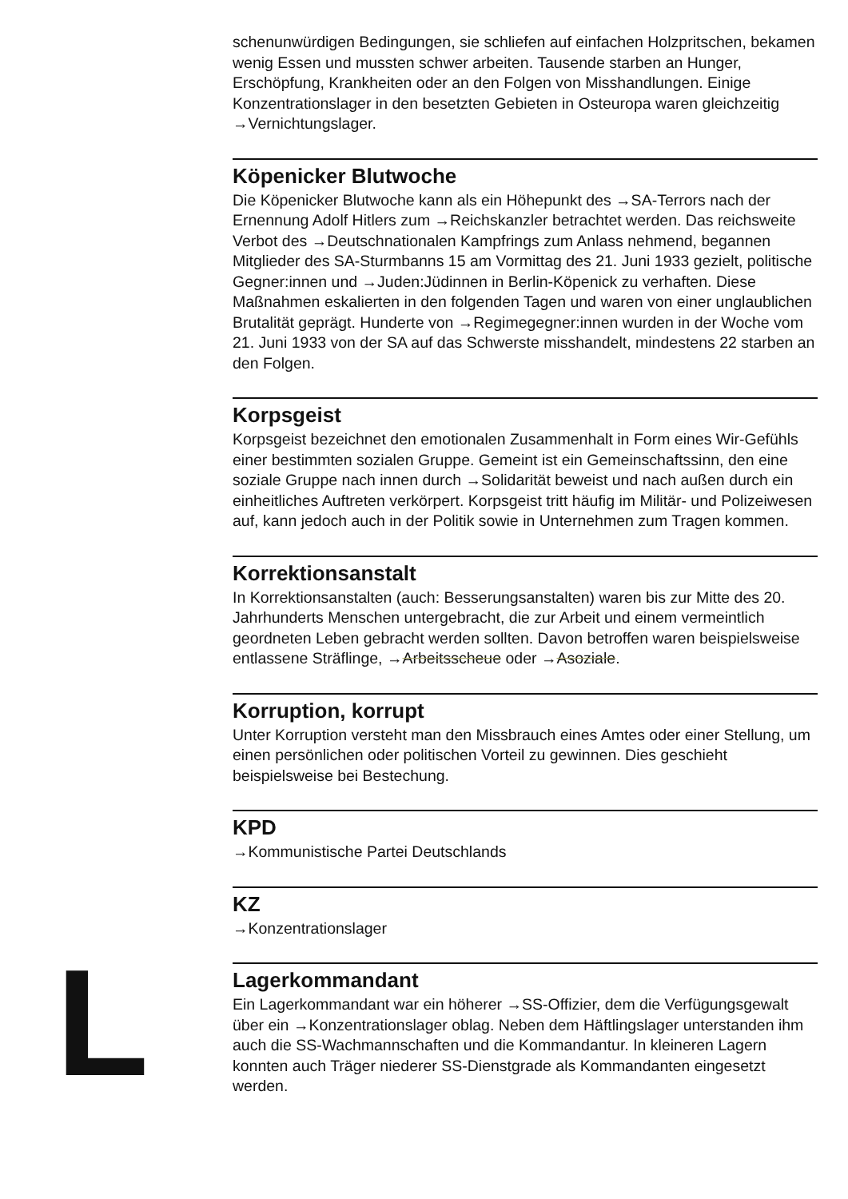schenunwürdigen Bedingungen, sie schliefen auf einfachen Holzpritschen, bekamen wenig Essen und mussten schwer arbeiten. Tausende starben an Hunger, Erschöpfung, Krankheiten oder an den Folgen von Misshandlungen. Einige Konzentrationslager in den besetzten Gebieten in Osteuropa waren gleichzeitig →Vernichtungslager.
Köpenicker Blutwoche
Die Köpenicker Blutwoche kann als ein Höhepunkt des →SA-Terrors nach der Ernennung Adolf Hitlers zum →Reichskanzler betrachtet werden. Das reichsweite Verbot des →Deutschnationalen Kampfrings zum Anlass nehmend, begannen Mitglieder des SA-Sturmbanns 15 am Vormittag des 21. Juni 1933 gezielt, politische Gegner:innen und →Juden:Jüdinnen in Berlin-Köpenick zu verhaften. Diese Maßnahmen eskalierten in den folgen­den Tagen und waren von einer unglaublichen Brutalität geprägt. Hunderte von →Regimegegner:innen wurden in der Woche vom 21. Juni 1933 von der SA auf das Schwerste misshandelt, mindestens 22 starben an den Folgen.
Korpsgeist
Korpsgeist bezeichnet den emotionalen Zusammenhalt in Form eines Wir-Gefühls einer bestimmten sozialen Gruppe. Gemeint ist ein Gemein­schaftssinn, den eine soziale Gruppe nach innen durch →Solidarität beweist und nach außen durch ein einheitliches Auftreten verkörpert. Korpsgeist tritt häufig im Militär- und Polizeiwesen auf, kann jedoch auch in der Politik sowie in Unternehmen zum Tragen kommen.
Korrektionsanstalt
In Korrektionsanstalten (auch: Besserungsanstalten) waren bis zur Mitte des 20. Jahrhunderts Menschen untergebracht, die zur Arbeit und einem vermeintlich geordneten Leben gebracht werden sollten. Davon betroffen waren beispielsweise entlassene Sträflinge, →Arbeitsscheue oder →Asoziale.
Korruption, korrupt
Unter Korruption versteht man den Missbrauch eines Amtes oder einer Stellung, um einen persönlichen oder politischen Vorteil zu gewinnen. Dies geschieht beispielsweise bei Bestechung.
KPD
→Kommunistische Partei Deutschlands
KZ
→Konzentrationslager
L
Lagerkommandant
Ein Lagerkommandant war ein höherer →SS-Offizier, dem die Verfügungs­gewalt über ein →Konzentrationslager oblag. Neben dem Häftlingslager unterstanden ihm auch die SS-Wachmannschaften und die Kommandantur. In kleineren Lagern konnten auch Träger niederer SS-Dienstgrade als Kommandanten eingesetzt werden.